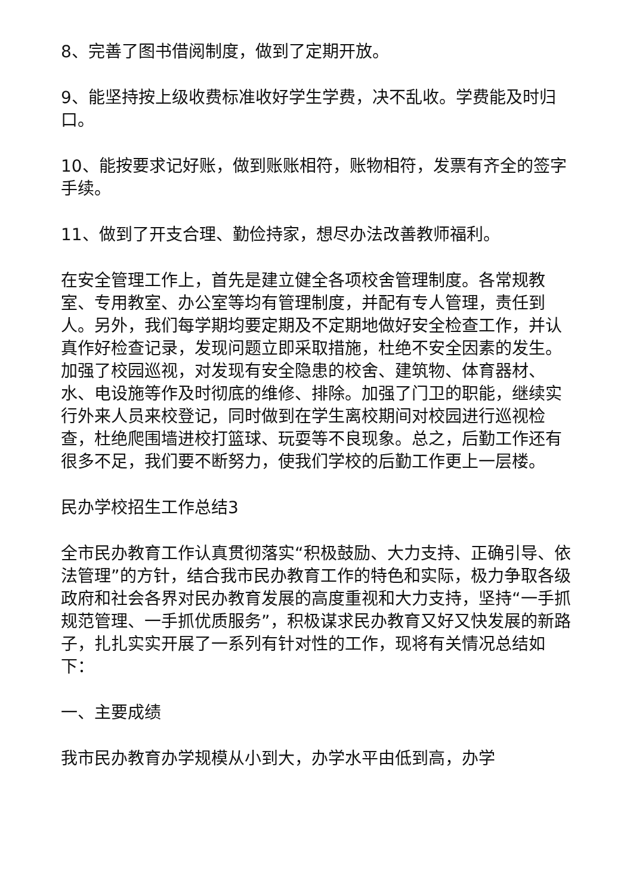8、完善了图书借阅制度，做到了定期开放。
9、能坚持按上级收费标准收好学生学费，决不乱收。学费能及时归口。
10、能按要求记好账，做到账账相符，账物相符，发票有齐全的签字手续。
11、做到了开支合理、勤俭持家，想尽办法改善教师福利。
在安全管理工作上，首先是建立健全各项校舍管理制度。各常规教室、专用教室、办公室等均有管理制度，并配有专人管理，责任到人。另外，我们每学期均要定期及不定期地做好安全检查工作，并认真作好检查记录，发现问题立即采取措施，杜绝不安全因素的发生。加强了校园巡视，对发现有安全隐患的校舍、建筑物、体育器材、水、电设施等作及时彻底的维修、排除。加强了门卫的职能，继续实行外来人员来校登记，同时做到在学生离校期间对校园进行巡视检查，杜绝爬围墙进校打篮球、玩耍等不良现象。总之，后勤工作还有很多不足，我们要不断努力，使我们学校的后勤工作更上一层楼。
民办学校招生工作总结3
全市民办教育工作认真贯彻落实“积极鼓励、大力支持、正确引导、依法管理”的方针，结合我市民办教育工作的特色和实际，极力争取各级政府和社会各界对民办教育发展的高度重视和大力支持，坚持“一手抓规范管理、一手抓优质服务”，积极谋求民办教育又好又快发展的新路子，扎扎实实开展了一系列有针对性的工作，现将有关情况总结如下：
一、主要成绩
我市民办教育办学规模从小到大，办学水平由低到高，办学